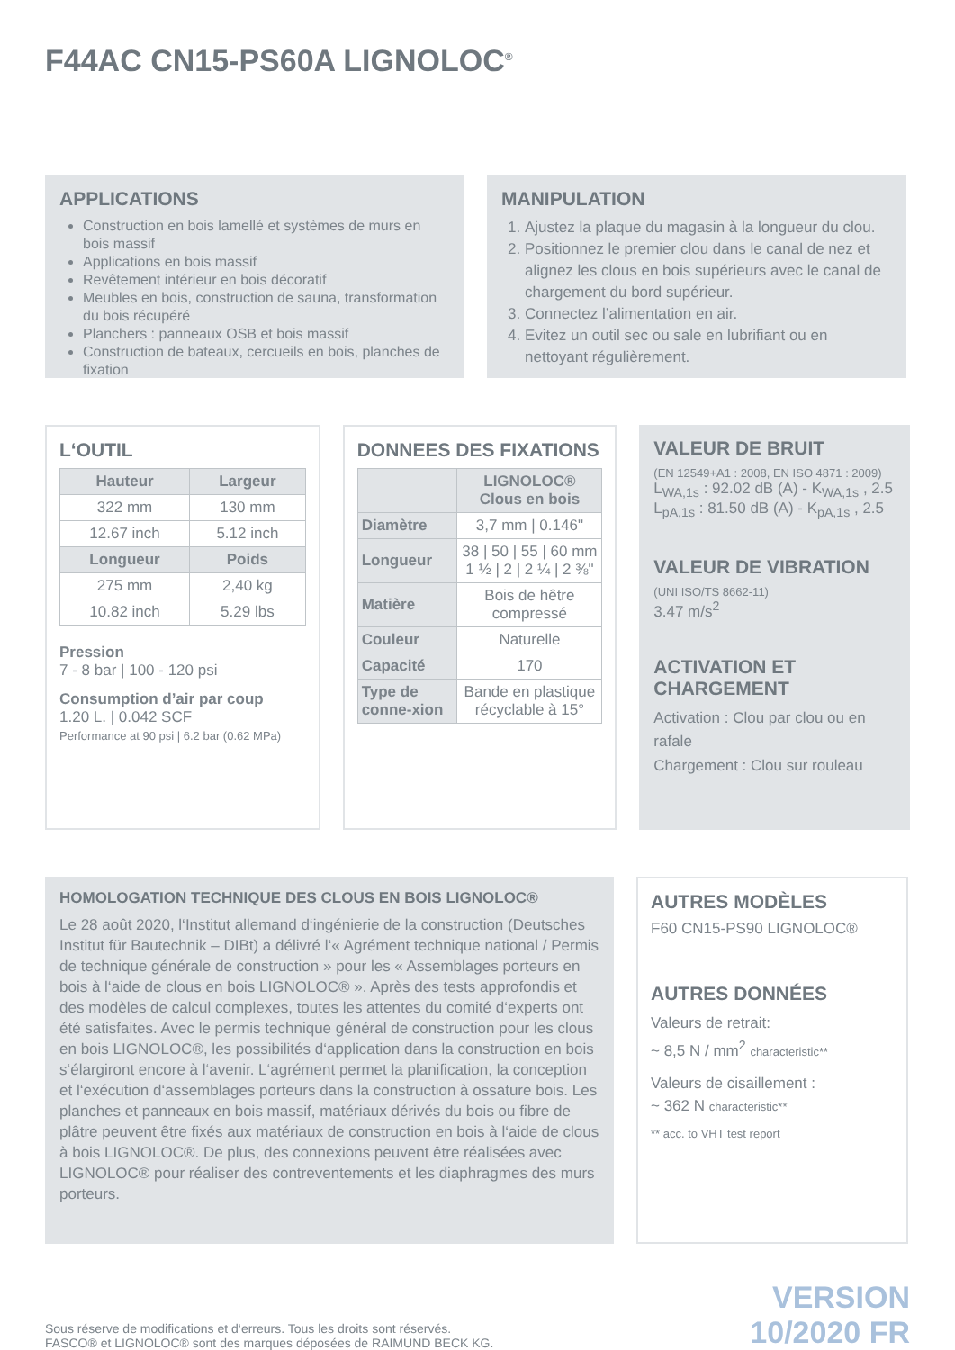F44AC CN15-PS60A LIGNOLOC<sup>®</sup>
APPLICATIONS
Construction en bois lamellé et systèmes de murs en bois massif
Applications en bois massif
Revêtement intérieur en bois décoratif
Meubles en bois, construction de sauna, transformation du bois récupéré
Planchers : panneaux OSB et bois massif
Construction de bateaux, cercueils en bois, planches de fixation
MANIPULATION
1. Ajustez la plaque du magasin à la longueur du clou.
2. Positionnez le premier clou dans le canal de nez et alignez les clous en bois supérieurs avec le canal de chargement du bord supérieur.
3. Connectez l’alimentation en air.
4. Evitez un outil sec ou sale en lubrifiant ou en nettoyant régulièrement.
L‘OUTIL
| Hauteur | Largeur |
| --- | --- |
| 322 mm | 130 mm |
| 12.67 inch | 5.12 inch |
| Longueur | Poids |
| 275 mm | 2,40 kg |
| 10.82 inch | 5.29 lbs |
Pression
7 - 8 bar | 100 - 120 psi
Consumption d’air par coup
1.20 L. | 0.042 SCF
Performance at 90 psi | 6.2 bar (0.62 MPa)
DONNEES DES FIXATIONS
| | LIGNOLOC® Clous en bois |
| --- | --- |
| Diamètre | 3,7 mm / 0.146" |
| Longueur | 38 / 50 / 55 / 60 mm 1 ½ / 2 / 2 ¼ / 2 ⅜" |
| Matière | Bois de hêtre compressé |
| Couleur | Naturelle |
| Capacité | 170 |
| Type de conne-xion | Bande en plastique récyclable à 15° |
VALEUR DE BRUIT
(EN 12549+A1 : 2008, EN ISO 4871 : 2009)
L<sub>WA,1s</sub> : 92.02 dB (A) - K<sub>WA,1s</sub> , 2.5
L<sub>pA,1s</sub> : 81.50 dB (A) - K<sub>pA,1s</sub> , 2.5
VALEUR DE VIBRATION
(UNI ISO/TS 8662-11)
3.47 m/s<sup>2</sup>
ACTIVATION ET CHARGEMENT
Activation : Clou par clou ou en rafale
Chargement : Clou sur rouleau
HOMOLOGATION TECHNIQUE DES CLOUS EN BOIS LIGNOLOC®
Le 28 août 2020, l‘Institut allemand d‘ingénierie de la construction (Deutsches Institut für Bautechnik – DIBt) a délivré l‘« Agrément technique national / Permis de technique générale de construction » pour les « Assemblages porteurs en bois à l‘aide de clous en bois LIGNOLOC® ». Après des tests approfondis et des modèles de calcul complexes, toutes les attentes du comité d‘experts ont été satisfaites. Avec le permis technique général de construction pour les clous en bois LIGNOLOC®, les possibilités d‘application dans la construction en bois s‘élargiront encore à l‘avenir. L‘agrément permet la planification, la conception et l‘exécution d‘assemblages porteurs dans la construction à ossature bois. Les planches et panneaux en bois massif, matériaux dérivés du bois ou fibre de plâtre peuvent être fixés aux matériaux de construction en bois à l‘aide de clous à bois LIGNOLOC®. De plus, des connexions peuvent être réalisées avec LIGNOLOC® pour réaliser des contreventements et les diaphragmes des murs porteurs.
AUTRES MODÈLES
F60 CN15-PS90 LIGNOLOC®
AUTRES DONNÉES
Valeurs de retrait:
~ 8,5 N / mm<sup>2</sup> characteristic**
Valeurs de cisaillement :
~ 362 N characteristic**
** acc. to VHT test report
Sous réserve de modifications et d‘erreurs. Tous les droits sont réservés.
FASCO® et LIGNOLOC® sont des marques déposées de RAIMUND BECK KG.
VERSION
10/2020 FR